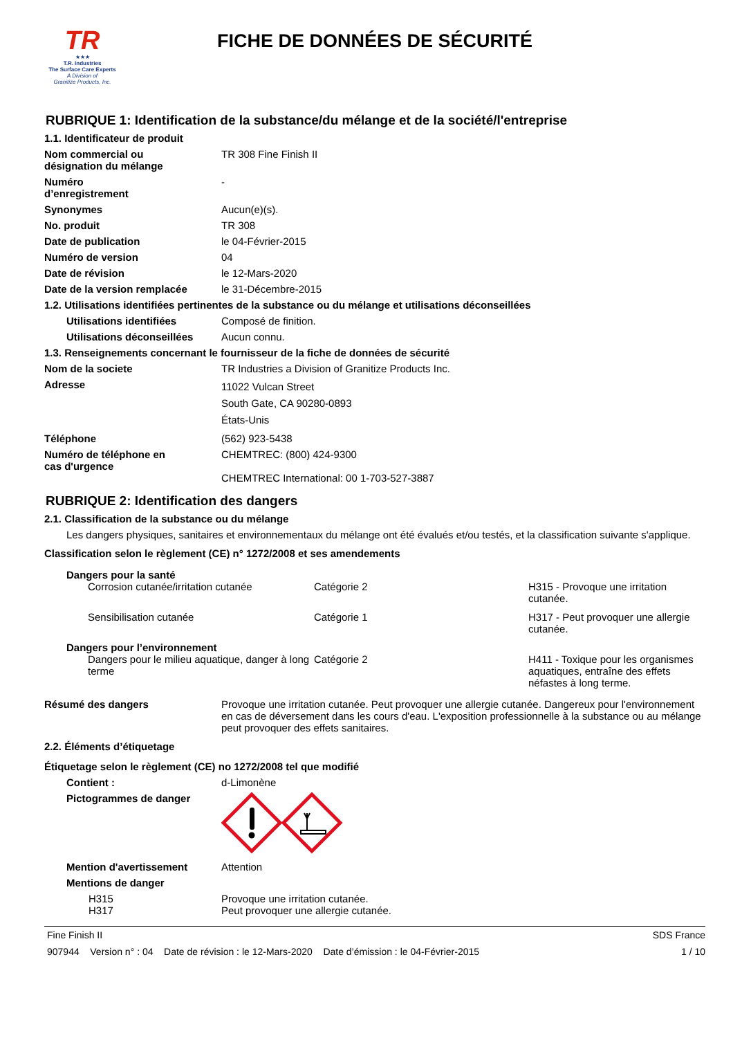TR
★★★
T.R. Industries
The Surface Care Experts
A Division of
Granitize Products, Inc.
FICHE DE DONNÉES DE SÉCURITÉ
RUBRIQUE 1: Identification de la substance/du mélange et de la société/l'entreprise
1.1. Identificateur de produit
Nom commercial ou
désignation du mélange
TR 308 Fine Finish II
Numéro
d’enregistrement
-
Synonymes Aucun(e)(s).
No. produit TR 308
Date de publication le 04-Février-2015
Numéro de version 04
Date de révision le 12-Mars-2020
Date de la version remplacée le 31-Décembre-2015
1.2. Utilisations identifiées pertinentes de la substance ou du mélange et utilisations déconseillées
Utilisations identifiées Composé de finition.
Utilisations déconseillées
Aucun connu.
1.3. Renseignements concernant le fournisseur de la fiche de données de sécurité
Nom de la societe TR Industries a Division of Granitize Products Inc.
Adresse
11022 Vulcan Street
South Gate, CA 90280-0893
États-Unis
Téléphone (562) 923-5438
Numéro de téléphone en
cas d'urgence
CHEMTREC: (800) 424-9300
CHEMTREC International: 00 1-703-527-3887
RUBRIQUE 2: Identification des dangers
2.1. Classification de la substance ou du mélange
Les dangers physiques, sanitaires et environnementaux du mélange ont été évalués et/ou testés, et la classification suivante s'applique.
Classification selon le règlement (CE) n° 1272/2008 et ses amendements
Dangers pour la santé
Corrosion cutanée/irritation cutanée Catégorie 2 H315 - Provoque une irritation cutanée.
Sensibilisation cutanée Catégorie 1 H317 - Peut provoquer une allergie cutanée.
Dangers pour l’environnement
Dangers pour le milieu aquatique, danger à long terme
Catégorie 2 H411 - Toxique pour les organismes aquatiques, entraîne des effets néfastes à long terme.
Résumé des dangers Provoque une irritation cutanée. Peut provoquer une allergie cutanée. Dangereux pour l'environnement en cas de déversement dans les cours d'eau. L'exposition professionnelle à la substance ou au mélange peut provoquer des effets sanitaires.
2.2. Éléments d’étiquetage
Étiquetage selon le règlement (CE) no 1272/2008 tel que modifié
Contient : d-Limonène
Pictogrammes de danger
Mention d'avertissement Attention
Mentions de danger
H315 Provoque une irritation cutanée.
H317 Peut provoquer une allergie cutanée.
Fine Finish II SDS France
907944 Version n° : 04 Date de révision : le 12-Mars-2020 Date d’émission : le 04-Février-2015 1 / 10